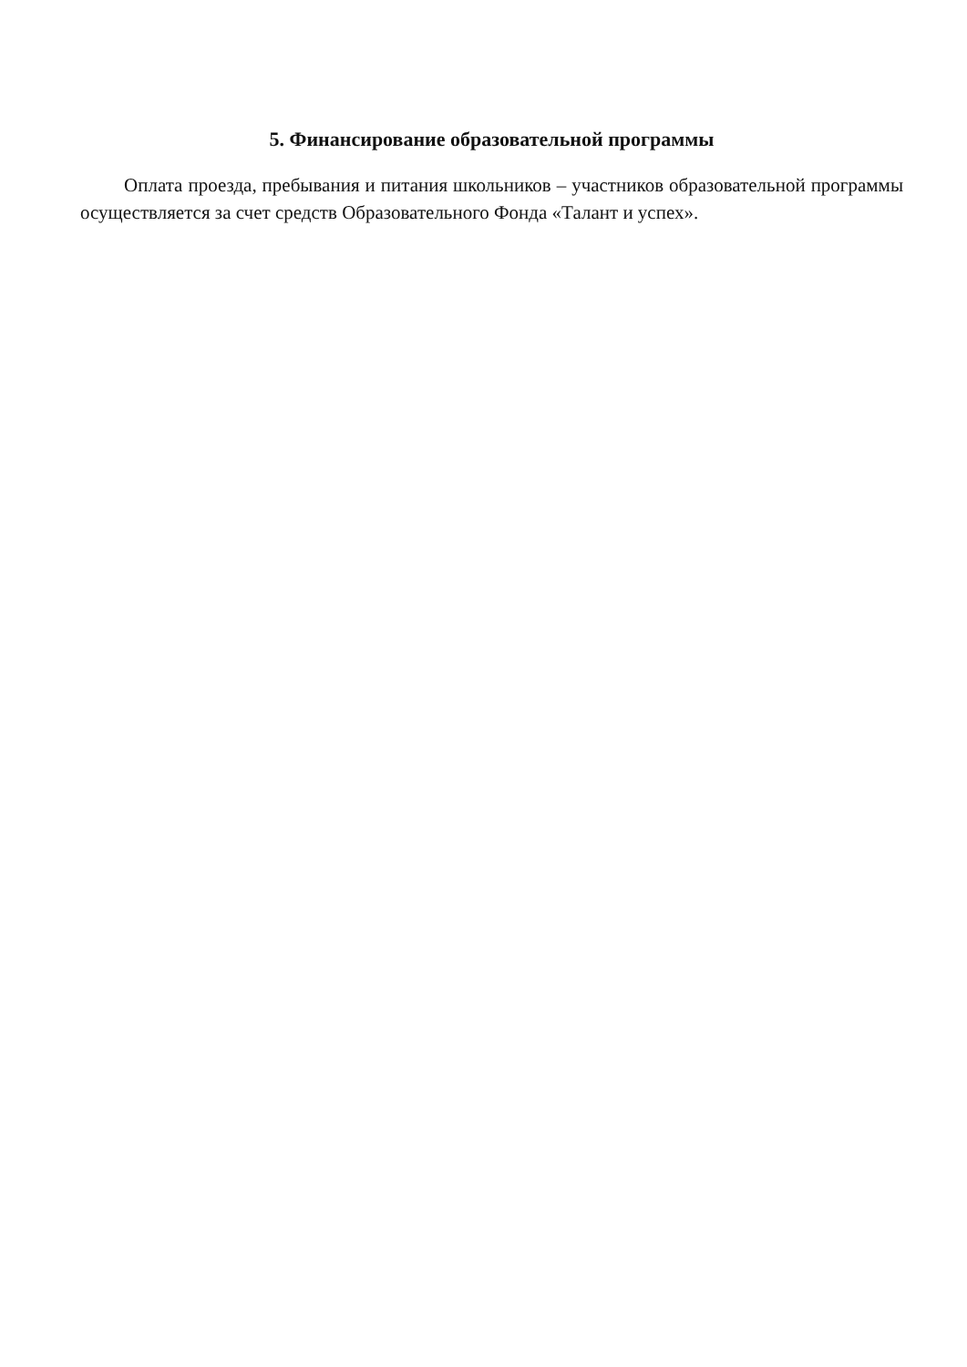5. Финансирование образовательной программы
Оплата проезда, пребывания и питания школьников – участников образовательной программы осуществляется за счет средств Образовательного Фонда «Талант и успех».